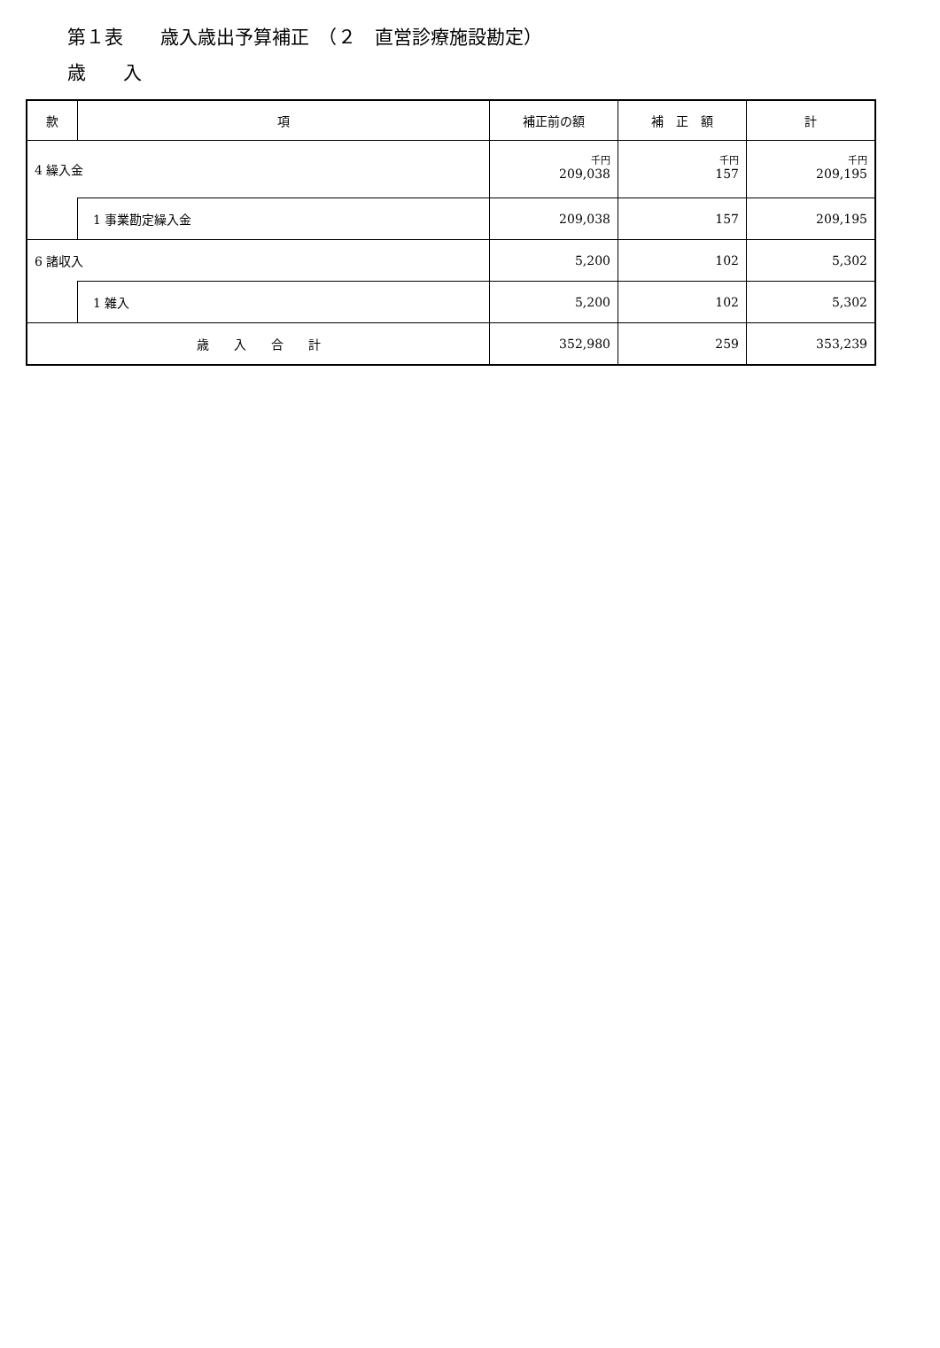第１表　　歳入歳出予算補正　（２　直営診療施設勘定）
歳　　入
| 款 | 項 | 補正前の額 | 補 正 額 | 計 |
| --- | --- | --- | --- | --- |
| 4 繰入金 | | 千円 209,038 | 千円 157 | 千円 209,195 |
| | 1 事業勘定繰入金 | 209,038 | 157 | 209,195 |
| 6 諸収入 | | 5,200 | 102 | 5,302 |
| | 1 雑入 | 5,200 | 102 | 5,302 |
| 歳 入 合 計 | | 352,980 | 259 | 353,239 |